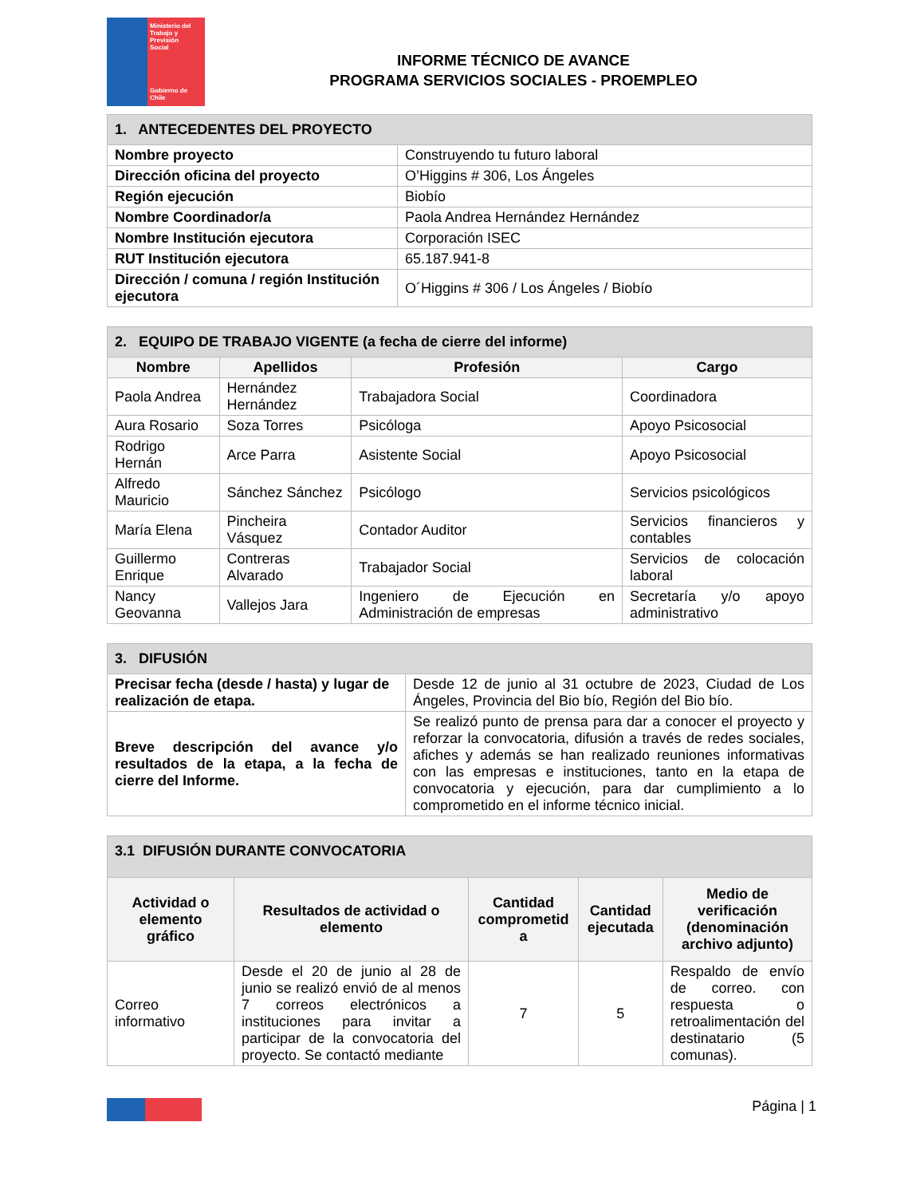Ministerio del
Trabajo y
Previsión
Social
Gobierno de Chile
INFORME TÉCNICO DE AVANCE
PROGRAMA SERVICIOS SOCIALES - PROEMPLEO
| 1. ANTECEDENTES DEL PROYECTO | |
| Nombre proyecto | Construyendo tu futuro laboral |
| Dirección oficina del proyecto | O’Higgins # 306, Los Ángeles |
| Región ejecución | Biobío |
| Nombre Coordinador/a | Paola Andrea Hernández Hernández |
| Nombre Institución ejecutora | Corporación ISEC |
| RUT Institución ejecutora | 65.187.941-8 |
| Dirección / comuna / región Institución ejecutora | O´Higgins # 306 / Los Ángeles / Biobío |
| 2. EQUIPO DE TRABAJO VIGENTE (a fecha de cierre del informe) | | | |
| Nombre | Apellidos | Profesión | Cargo |
| Paola Andrea | Hernández Hernández | Trabajadora Social | Coordinadora |
| Aura Rosario | Soza Torres | Psicóloga | Apoyo Psicosocial |
| Rodrigo Hernán | Arce Parra | Asistente Social | Apoyo Psicosocial |
| Alfredo Mauricio | Sánchez Sánchez | Psicólogo | Servicios psicológicos |
| María Elena | Pincheira Vásquez | Contador Auditor | Servicios financieros y contables |
| Guillermo Enrique | Contreras Alvarado | Trabajador Social | Servicios de colocación laboral |
| Nancy Geovanna | Vallejos Jara | Ingeniero de Ejecución en Administración de empresas | Secretaría y/o apoyo administrativo |
| 3. DIFUSIÓN | |
| Precisar fecha (desde / hasta) y lugar de realización de etapa. | Desde 12 de junio al 31 octubre de 2023, Ciudad de Los Ángeles, Provincia del Bio bío, Región del Bio bío. |
| Breve descripción del avance y/o resultados de la etapa, a la fecha de cierre del Informe. | Se realizó punto de prensa para dar a conocer el proyecto y reforzar la convocatoria, difusión a través de redes sociales, afiches y además se han realizado reuniones informativas con las empresas e instituciones, tanto en la etapa de convocatoria y ejecución, para dar cumplimiento a lo comprometido en el informe técnico inicial. |
| 3.1 DIFUSIÓN DURANTE CONVOCATORIA | | | | |
| Actividad o elemento gráfico | Resultados de actividad o elemento | Cantidad comprometid a | Cantidad ejecutada | Medio de verificación (denominación archivo adjunto) |
| Correo informativo | Desde el 20 de junio al 28 de junio se realizó envió de al menos 7 correos electrónicos a instituciones para invitar a participar de la convocatoria del proyecto. Se contactó mediante | 7 | 5 | Respaldo de envío de correo. con respuesta o retroalimentación del destinatario (5 comunas). |
Página | 1